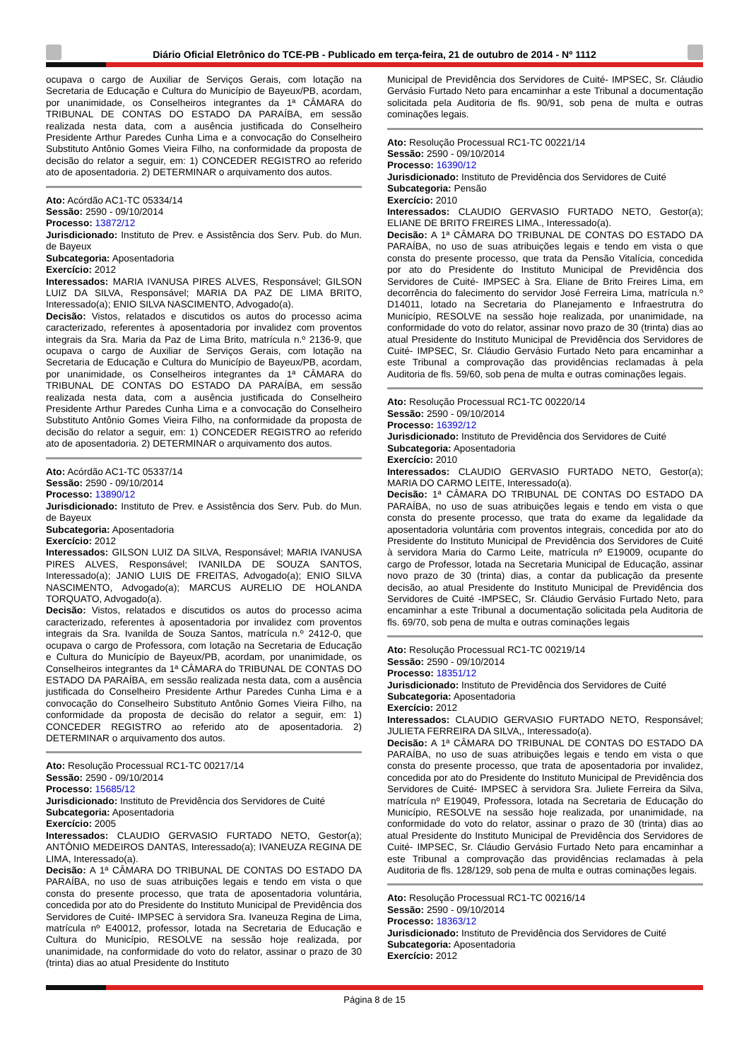Diário Oficial Eletrônico do TCE-PB - Publicado em terça-feira, 21 de outubro de 2014 - Nº 1112
ocupava o cargo de Auxiliar de Serviços Gerais, com lotação na Secretaria de Educação e Cultura do Município de Bayeux/PB, acordam, por unanimidade, os Conselheiros integrantes da 1ª CÂMARA do TRIBUNAL DE CONTAS DO ESTADO DA PARAÍBA, em sessão realizada nesta data, com a ausência justificada do Conselheiro Presidente Arthur Paredes Cunha Lima e a convocação do Conselheiro Substituto Antônio Gomes Vieira Filho, na conformidade da proposta de decisão do relator a seguir, em: 1) CONCEDER REGISTRO ao referido ato de aposentadoria. 2) DETERMINAR o arquivamento dos autos.
Ato: Acórdão AC1-TC 05334/14
Sessão: 2590 - 09/10/2014
Processo: 13872/12
Jurisdicionado: Instituto de Prev. e Assistência dos Serv. Pub. do Mun. de Bayeux
Subcategoria: Aposentadoria
Exercício: 2012
Interessados: MARIA IVANUSA PIRES ALVES, Responsável; GILSON LUIZ DA SILVA, Responsável; MARIA DA PAZ DE LIMA BRITO, Interessado(a); ENIO SILVA NASCIMENTO, Advogado(a).
Decisão: Vistos, relatados e discutidos os autos do processo acima caracterizado, referentes à aposentadoria por invalidez com proventos integrais da Sra. Maria da Paz de Lima Brito, matrícula n.º 2136-9, que ocupava o cargo de Auxiliar de Serviços Gerais, com lotação na Secretaria de Educação e Cultura do Município de Bayeux/PB, acordam, por unanimidade, os Conselheiros integrantes da 1ª CÂMARA do TRIBUNAL DE CONTAS DO ESTADO DA PARAÍBA, em sessão realizada nesta data, com a ausência justificada do Conselheiro Presidente Arthur Paredes Cunha Lima e a convocação do Conselheiro Substituto Antônio Gomes Vieira Filho, na conformidade da proposta de decisão do relator a seguir, em: 1) CONCEDER REGISTRO ao referido ato de aposentadoria. 2) DETERMINAR o arquivamento dos autos.
Ato: Acórdão AC1-TC 05337/14
Sessão: 2590 - 09/10/2014
Processo: 13890/12
Jurisdicionado: Instituto de Prev. e Assistência dos Serv. Pub. do Mun. de Bayeux
Subcategoria: Aposentadoria
Exercício: 2012
Interessados: GILSON LUIZ DA SILVA, Responsável; MARIA IVANUSA PIRES ALVES, Responsável; IVANILDA DE SOUZA SANTOS, Interessado(a); JANIO LUIS DE FREITAS, Advogado(a); ENIO SILVA NASCIMENTO, Advogado(a); MARCUS AURELIO DE HOLANDA TORQUATO, Advogado(a).
Decisão: Vistos, relatados e discutidos os autos do processo acima caracterizado, referentes à aposentadoria por invalidez com proventos integrais da Sra. Ivanilda de Souza Santos, matrícula n.º 2412-0, que ocupava o cargo de Professora, com lotação na Secretaria de Educação e Cultura do Município de Bayeux/PB, acordam, por unanimidade, os Conselheiros integrantes da 1ª CÂMARA do TRIBUNAL DE CONTAS DO ESTADO DA PARAÍBA, em sessão realizada nesta data, com a ausência justificada do Conselheiro Presidente Arthur Paredes Cunha Lima e a convocação do Conselheiro Substituto Antônio Gomes Vieira Filho, na conformidade da proposta de decisão do relator a seguir, em: 1) CONCEDER REGISTRO ao referido ato de aposentadoria. 2) DETERMINAR o arquivamento dos autos.
Ato: Resolução Processual RC1-TC 00217/14
Sessão: 2590 - 09/10/2014
Processo: 15685/12
Jurisdicionado: Instituto de Previdência dos Servidores de Cuité
Subcategoria: Aposentadoria
Exercício: 2005
Interessados: CLAUDIO GERVASIO FURTADO NETO, Gestor(a); ANTÔNIO MEDEIROS DANTAS, Interessado(a); IVANEUZA REGINA DE LIMA, Interessado(a).
Decisão: A 1ª CÂMARA DO TRIBUNAL DE CONTAS DO ESTADO DA PARAÍBA, no uso de suas atribuições legais e tendo em vista o que consta do presente processo, que trata de aposentadoria voluntária, concedida por ato do Presidente do Instituto Municipal de Previdência dos Servidores de Cuité- IMPSEC à servidora Sra. Ivaneuza Regina de Lima, matrícula nº E40012, professor, lotada na Secretaria de Educação e Cultura do Município, RESOLVE na sessão hoje realizada, por unanimidade, na conformidade do voto do relator, assinar o prazo de 30 (trinta) dias ao atual Presidente do Instituto
Municipal de Previdência dos Servidores de Cuité- IMPSEC, Sr. Cláudio Gervásio Furtado Neto para encaminhar a este Tribunal a documentação solicitada pela Auditoria de fls. 90/91, sob pena de multa e outras cominações legais.
Ato: Resolução Processual RC1-TC 00221/14
Sessão: 2590 - 09/10/2014
Processo: 16390/12
Jurisdicionado: Instituto de Previdência dos Servidores de Cuité
Subcategoria: Pensão
Exercício: 2010
Interessados: CLAUDIO GERVASIO FURTADO NETO, Gestor(a); ELIANE DE BRITO FREIRES LIMA., Interessado(a).
Decisão: A 1ª CÂMARA DO TRIBUNAL DE CONTAS DO ESTADO DA PARAÍBA, no uso de suas atribuições legais e tendo em vista o que consta do presente processo, que trata da Pensão Vitalícia, concedida por ato do Presidente do Instituto Municipal de Previdência dos Servidores de Cuité- IMPSEC à Sra. Eliane de Brito Freires Lima, em decorrência do falecimento do servidor José Ferreira Lima, matrícula n.º D14011, lotado na Secretaria do Planejamento e Infraestrutra do Município, RESOLVE na sessão hoje realizada, por unanimidade, na conformidade do voto do relator, assinar novo prazo de 30 (trinta) dias ao atual Presidente do Instituto Municipal de Previdência dos Servidores de Cuité- IMPSEC, Sr. Cláudio Gervásio Furtado Neto para encaminhar a este Tribunal a comprovação das providências reclamadas à pela Auditoria de fls. 59/60, sob pena de multa e outras cominações legais.
Ato: Resolução Processual RC1-TC 00220/14
Sessão: 2590 - 09/10/2014
Processo: 16392/12
Jurisdicionado: Instituto de Previdência dos Servidores de Cuité
Subcategoria: Aposentadoria
Exercício: 2010
Interessados: CLAUDIO GERVASIO FURTADO NETO, Gestor(a); MARIA DO CARMO LEITE, Interessado(a).
Decisão: 1ª CÂMARA DO TRIBUNAL DE CONTAS DO ESTADO DA PARAÍBA, no uso de suas atribuições legais e tendo em vista o que consta do presente processo, que trata do exame da legalidade da aposentadoria voluntária com proventos integrais, concedida por ato do Presidente do Instituto Municipal de Previdência dos Servidores de Cuité à servidora Maria do Carmo Leite, matrícula nº E19009, ocupante do cargo de Professor, lotada na Secretaria Municipal de Educação, assinar novo prazo de 30 (trinta) dias, a contar da publicação da presente decisão, ao atual Presidente do Instituto Municipal de Previdência dos Servidores de Cuité -IMPSEC, Sr. Cláudio Gervásio Furtado Neto, para encaminhar a este Tribunal a documentação solicitada pela Auditoria de fls. 69/70, sob pena de multa e outras cominações legais
Ato: Resolução Processual RC1-TC 00219/14
Sessão: 2590 - 09/10/2014
Processo: 18351/12
Jurisdicionado: Instituto de Previdência dos Servidores de Cuité
Subcategoria: Aposentadoria
Exercício: 2012
Interessados: CLAUDIO GERVASIO FURTADO NETO, Responsável; JULIETA FERREIRA DA SILVA,, Interessado(a).
Decisão: A 1ª CÂMARA DO TRIBUNAL DE CONTAS DO ESTADO DA PARAÍBA, no uso de suas atribuições legais e tendo em vista o que consta do presente processo, que trata de aposentadoria por invalidez, concedida por ato do Presidente do Instituto Municipal de Previdência dos Servidores de Cuité- IMPSEC à servidora Sra. Juliete Ferreira da Silva, matrícula nº E19049, Professora, lotada na Secretaria de Educação do Município, RESOLVE na sessão hoje realizada, por unanimidade, na conformidade do voto do relator, assinar o prazo de 30 (trinta) dias ao atual Presidente do Instituto Municipal de Previdência dos Servidores de Cuité- IMPSEC, Sr. Cláudio Gervásio Furtado Neto para encaminhar a este Tribunal a comprovação das providências reclamadas à pela Auditoria de fls. 128/129, sob pena de multa e outras cominações legais.
Ato: Resolução Processual RC1-TC 00216/14
Sessão: 2590 - 09/10/2014
Processo: 18363/12
Jurisdicionado: Instituto de Previdência dos Servidores de Cuité
Subcategoria: Aposentadoria
Exercício: 2012
Página 8 de 15